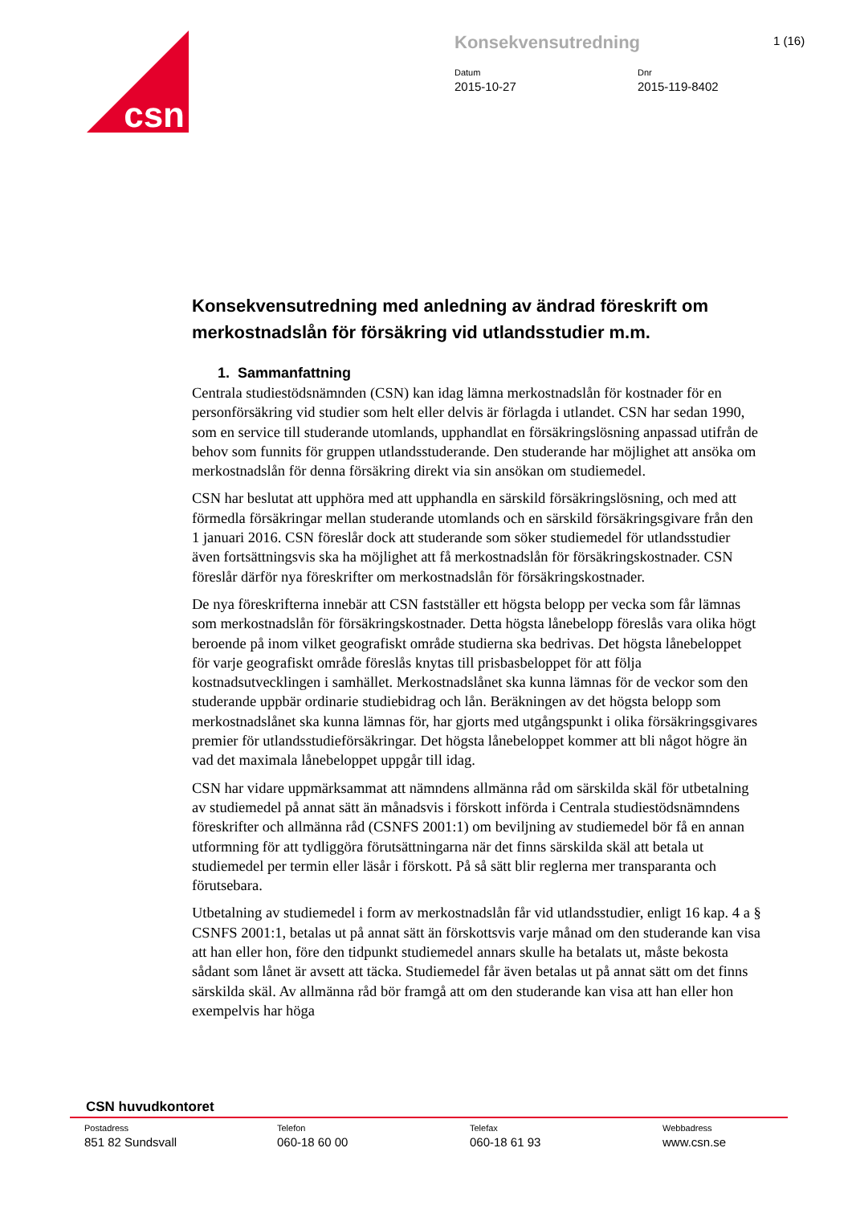csn
Konsekvensutredning
Datum
2015-10-27
Dnr
2015-119-8402
1 (16)
Konsekvensutredning med anledning av ändrad föreskrift om merkostnadslån för försäkring vid utlandsstudier m.m.
1. Sammanfattning
Centrala studiestödsnämnden (CSN) kan idag lämna merkostnadslån för kostnader för en personförsäkring vid studier som helt eller delvis är förlagda i utlandet. CSN har sedan 1990, som en service till studerande utomlands, upphandlat en försäkringslösning anpassad utifrån de behov som funnits för gruppen utlandsstuderande. Den studerande har möjlighet att ansöka om merkostnadslån för denna försäkring direkt via sin ansökan om studiemedel.
CSN har beslutat att upphöra med att upphandla en särskild försäkringslösning, och med att förmedla försäkringar mellan studerande utomlands och en särskild försäkringsgivare från den 1 januari 2016. CSN föreslår dock att studerande som söker studiemedel för utlandsstudier även fortsättningsvis ska ha möjlighet att få merkostnadslån för försäkringskostnader. CSN föreslår därför nya föreskrifter om merkostnadslån för försäkringskostnader.
De nya föreskrifterna innebär att CSN fastställer ett högsta belopp per vecka som får lämnas som merkostnadslån för försäkringskostnader. Detta högsta lånebelopp föreslås vara olika högt beroende på inom vilket geografiskt område studierna ska bedrivas. Det högsta lånebeloppet för varje geografiskt område föreslås knytas till prisbasbeloppet för att följa kostnadsutvecklingen i samhället. Merkostnadslånet ska kunna lämnas för de veckor som den studerande uppbär ordinarie studiebidrag och lån. Beräkningen av det högsta belopp som merkostnadslånet ska kunna lämnas för, har gjorts med utgångspunkt i olika försäkringsgivares premier för utlandsstudieförsäkringar. Det högsta lånebeloppet kommer att bli något högre än vad det maximala lånebeloppet uppgår till idag.
CSN har vidare uppmärksammat att nämndens allmänna råd om särskilda skäl för utbetalning av studiemedel på annat sätt än månadsvis i förskott införda i Centrala studiestödsnämndens föreskrifter och allmänna råd (CSNFS 2001:1) om beviljning av studiemedel bör få en annan utformning för att tydliggöra förutsättningarna när det finns särskilda skäl att betala ut studiemedel per termin eller läsår i förskott. På så sätt blir reglerna mer transparanta och förutsebara.
Utbetalning av studiemedel i form av merkostnadslån får vid utlandsstudier, enligt 16 kap. 4 a § CSNFS 2001:1, betalas ut på annat sätt än förskottsvis varje månad om den studerande kan visa att han eller hon, före den tidpunkt studiemedel annars skulle ha betalats ut, måste bekosta sådant som lånet är avsett att täcka. Studiemedel får även betalas ut på annat sätt om det finns särskilda skäl. Av allmänna råd bör framgå att om den studerande kan visa att han eller hon exempelvis har höga
CSN huvudkontoret
Postadress
851 82 Sundsvall
Telefon
060-18 60 00
Telefax
060-18 61 93
Webbadress
www.csn.se